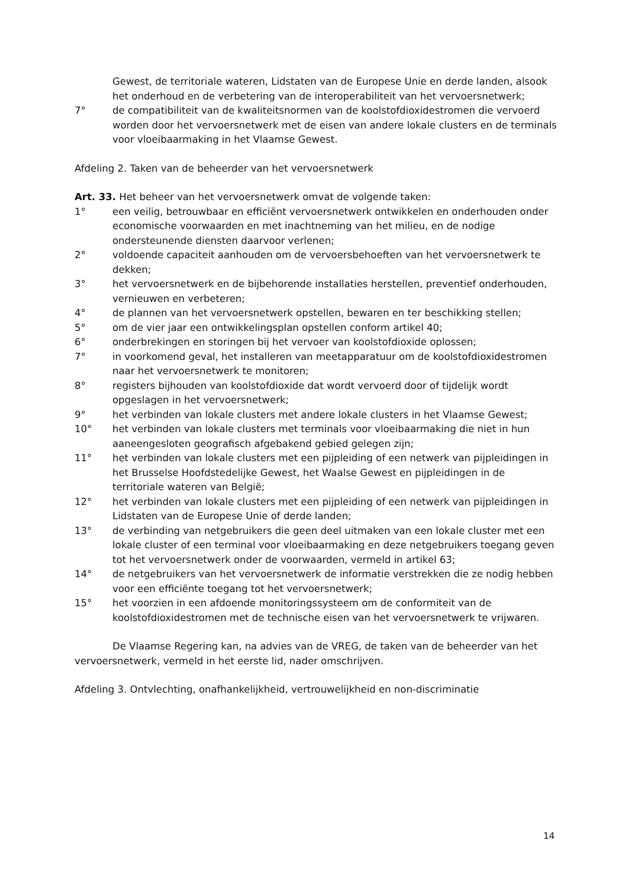Gewest, de territoriale wateren, Lidstaten van de Europese Unie en derde landen, alsook het onderhoud en de verbetering van de interoperabiliteit van het vervoersnetwerk;
7° de compatibiliteit van de kwaliteitsnormen van de koolstofdioxidestromen die vervoerd worden door het vervoersnetwerk met de eisen van andere lokale clusters en de terminals voor vloeibaarmaking in het Vlaamse Gewest.
Afdeling 2. Taken van de beheerder van het vervoersnetwerk
Art. 33. Het beheer van het vervoersnetwerk omvat de volgende taken:
1° een veilig, betrouwbaar en efficiënt vervoersnetwerk ontwikkelen en onderhouden onder economische voorwaarden en met inachtneming van het milieu, en de nodige ondersteunende diensten daarvoor verlenen;
2° voldoende capaciteit aanhouden om de vervoersbehoeften van het vervoersnetwerk te dekken;
3° het vervoersnetwerk en de bijbehorende installaties herstellen, preventief onderhouden, vernieuwen en verbeteren;
4° de plannen van het vervoersnetwerk opstellen, bewaren en ter beschikking stellen;
5° om de vier jaar een ontwikkelingsplan opstellen conform artikel 40;
6° onderbrekingen en storingen bij het vervoer van koolstofdioxide oplossen;
7° in voorkomend geval, het installeren van meetapparatuur om de koolstofdioxidestromen naar het vervoersnetwerk te monitoren;
8° registers bijhouden van koolstofdioxide dat wordt vervoerd door of tijdelijk wordt opgeslagen in het vervoersnetwerk;
9° het verbinden van lokale clusters met andere lokale clusters in het Vlaamse Gewest;
10° het verbinden van lokale clusters met terminals voor vloeibaarmaking die niet in hun aaneengesloten geografisch afgebakend gebied gelegen zijn;
11° het verbinden van lokale clusters met een pijpleiding of een netwerk van pijpleidingen in het Brusselse Hoofdstedelijke Gewest, het Waalse Gewest en pijpleidingen in de territoriale wateren van België;
12° het verbinden van lokale clusters met een pijpleiding of een netwerk van pijpleidingen in Lidstaten van de Europese Unie of derde landen;
13° de verbinding van netgebruikers die geen deel uitmaken van een lokale cluster met een lokale cluster of een terminal voor vloeibaarmaking en deze netgebruikers toegang geven tot het vervoersnetwerk onder de voorwaarden, vermeld in artikel 63;
14° de netgebruikers van het vervoersnetwerk de informatie verstrekken die ze nodig hebben voor een efficiënte toegang tot het vervoersnetwerk;
15° het voorzien in een afdoende monitoringssysteem om de conformiteit van de koolstofdioxidestromen met de technische eisen van het vervoersnetwerk te vrijwaren.
De Vlaamse Regering kan, na advies van de VREG, de taken van de beheerder van het vervoersnetwerk, vermeld in het eerste lid, nader omschrijven.
Afdeling 3. Ontvlechting, onafhankelijkheid, vertrouwelijkheid en non-discriminatie
14